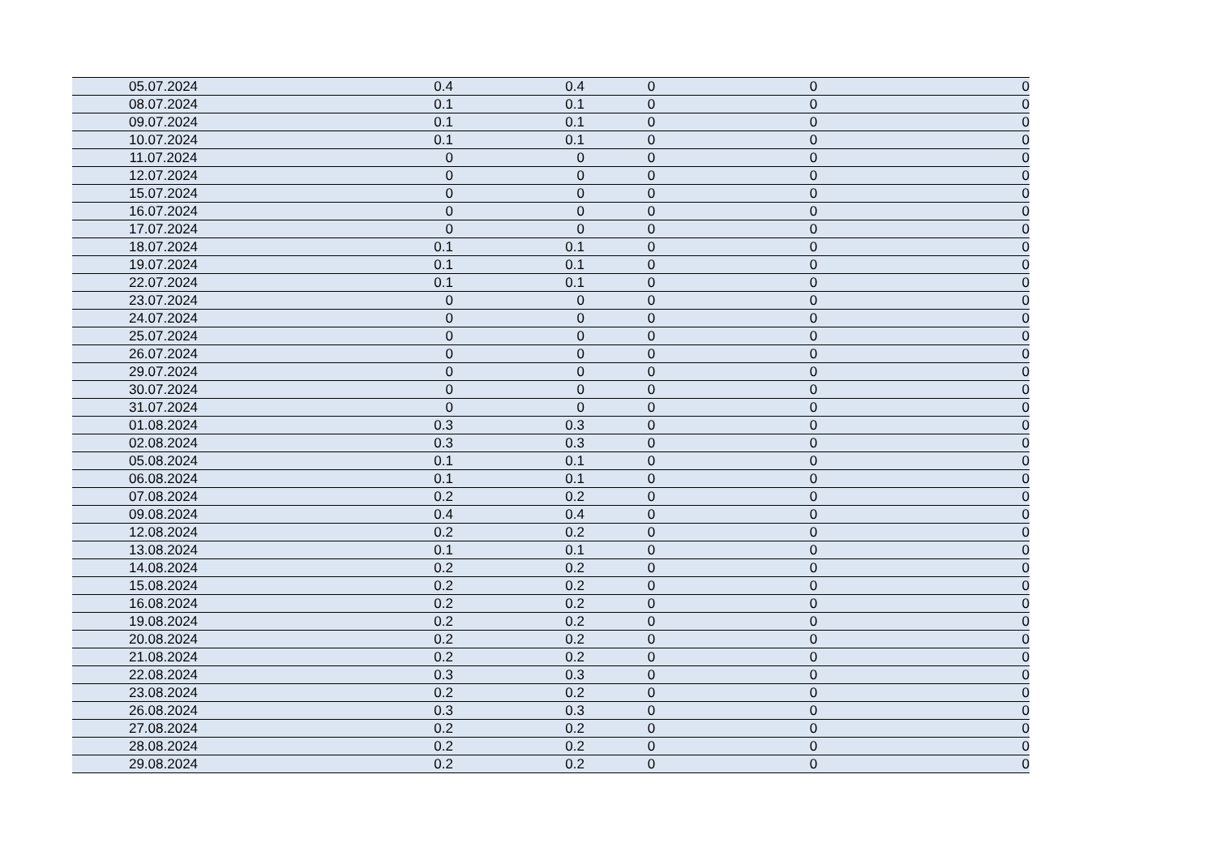| 05.07.2024 | 0.4 | 0.4 | 0 | 0 | 0 |
| 08.07.2024 | 0.1 | 0.1 | 0 | 0 | 0 |
| 09.07.2024 | 0.1 | 0.1 | 0 | 0 | 0 |
| 10.07.2024 | 0.1 | 0.1 | 0 | 0 | 0 |
| 11.07.2024 | 0 | 0 | 0 | 0 | 0 |
| 12.07.2024 | 0 | 0 | 0 | 0 | 0 |
| 15.07.2024 | 0 | 0 | 0 | 0 | 0 |
| 16.07.2024 | 0 | 0 | 0 | 0 | 0 |
| 17.07.2024 | 0 | 0 | 0 | 0 | 0 |
| 18.07.2024 | 0.1 | 0.1 | 0 | 0 | 0 |
| 19.07.2024 | 0.1 | 0.1 | 0 | 0 | 0 |
| 22.07.2024 | 0.1 | 0.1 | 0 | 0 | 0 |
| 23.07.2024 | 0 | 0 | 0 | 0 | 0 |
| 24.07.2024 | 0 | 0 | 0 | 0 | 0 |
| 25.07.2024 | 0 | 0 | 0 | 0 | 0 |
| 26.07.2024 | 0 | 0 | 0 | 0 | 0 |
| 29.07.2024 | 0 | 0 | 0 | 0 | 0 |
| 30.07.2024 | 0 | 0 | 0 | 0 | 0 |
| 31.07.2024 | 0 | 0 | 0 | 0 | 0 |
| 01.08.2024 | 0.3 | 0.3 | 0 | 0 | 0 |
| 02.08.2024 | 0.3 | 0.3 | 0 | 0 | 0 |
| 05.08.2024 | 0.1 | 0.1 | 0 | 0 | 0 |
| 06.08.2024 | 0.1 | 0.1 | 0 | 0 | 0 |
| 07.08.2024 | 0.2 | 0.2 | 0 | 0 | 0 |
| 09.08.2024 | 0.4 | 0.4 | 0 | 0 | 0 |
| 12.08.2024 | 0.2 | 0.2 | 0 | 0 | 0 |
| 13.08.2024 | 0.1 | 0.1 | 0 | 0 | 0 |
| 14.08.2024 | 0.2 | 0.2 | 0 | 0 | 0 |
| 15.08.2024 | 0.2 | 0.2 | 0 | 0 | 0 |
| 16.08.2024 | 0.2 | 0.2 | 0 | 0 | 0 |
| 19.08.2024 | 0.2 | 0.2 | 0 | 0 | 0 |
| 20.08.2024 | 0.2 | 0.2 | 0 | 0 | 0 |
| 21.08.2024 | 0.2 | 0.2 | 0 | 0 | 0 |
| 22.08.2024 | 0.3 | 0.3 | 0 | 0 | 0 |
| 23.08.2024 | 0.2 | 0.2 | 0 | 0 | 0 |
| 26.08.2024 | 0.3 | 0.3 | 0 | 0 | 0 |
| 27.08.2024 | 0.2 | 0.2 | 0 | 0 | 0 |
| 28.08.2024 | 0.2 | 0.2 | 0 | 0 | 0 |
| 29.08.2024 | 0.2 | 0.2 | 0 | 0 | 0 |